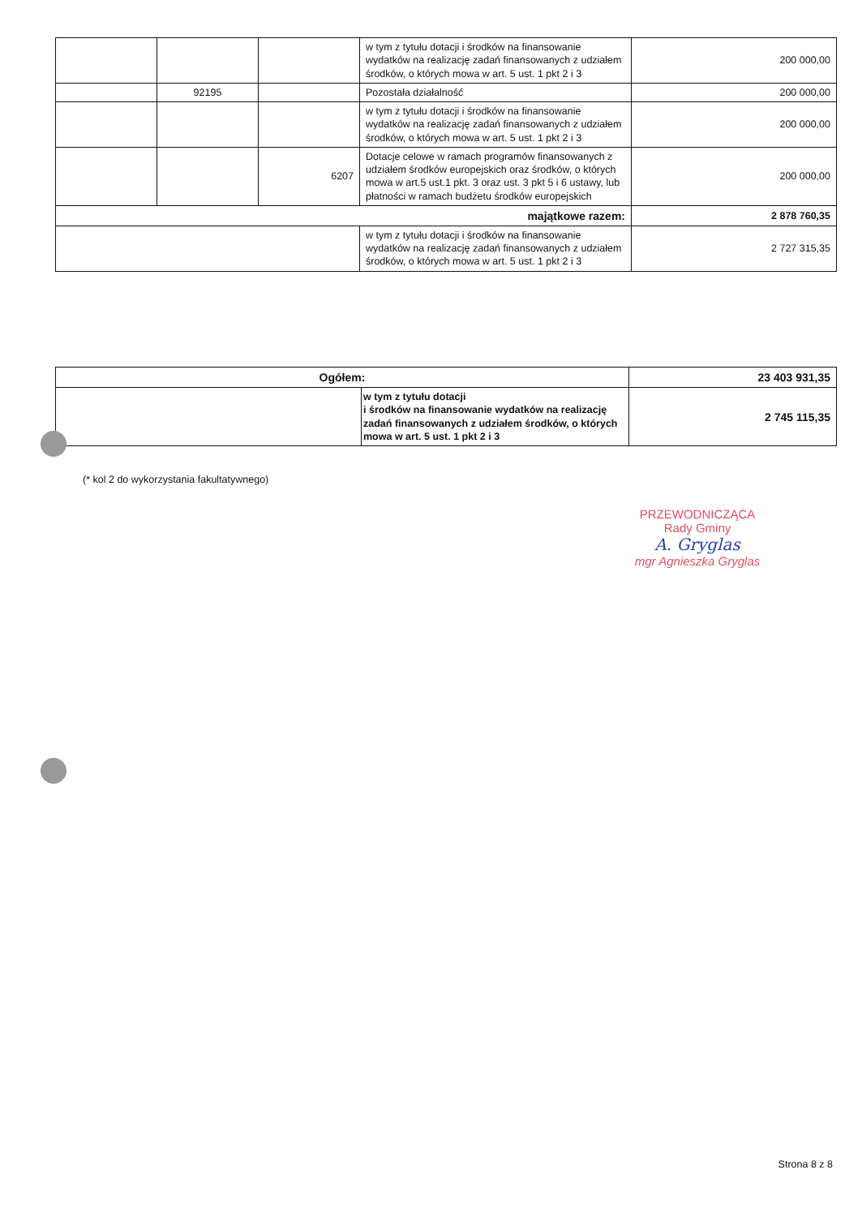| | | | w tym z tytułu dotacji i środków na finansowanie wydatków na realizację zadań finansowanych z udziałem środków, o których mowa w art. 5 ust. 1 pkt 2 i 3 | 200 000,00 |
| | 92195 | | Pozostała działalność | 200 000,00 |
| | | | w tym z tytułu dotacji i środków na finansowanie wydatków na realizację zadań finansowanych z udziałem środków, o których mowa w art. 5 ust. 1 pkt 2 i 3 | 200 000,00 |
| | | 6207 | Dotacje celowe w ramach programów finansowanych z udziałem środków europejskich oraz środków, o których mowa w art.5 ust.1 pkt. 3 oraz ust. 3 pkt 5 i 6 ustawy, lub płatności w ramach budżetu środków europejskich | 200 000,00 |
| majątkowe razem: | | | | 2 878 760,35 |
| | | | w tym z tytułu dotacji i środków na finansowanie wydatków na realizację zadań finansowanych z udziałem środków, o których mowa w art. 5 ust. 1 pkt 2 i 3 | 2 727 315,35 |
| Ogółem: | | 23 403 931,35 |
| | w tym z tytułu dotacji i środków na finansowanie wydatków na realizację zadań finansowanych z udziałem środków, o których mowa w art. 5 ust. 1 pkt 2 i 3 | 2 745 115,35 |
(* kol 2 do wykorzystania fakultatywnego)
PRZEWODNICZĄCA
Rady Gminy
A. Gryglas
mgr Agnieszka Gryglas
Strona 8 z 8